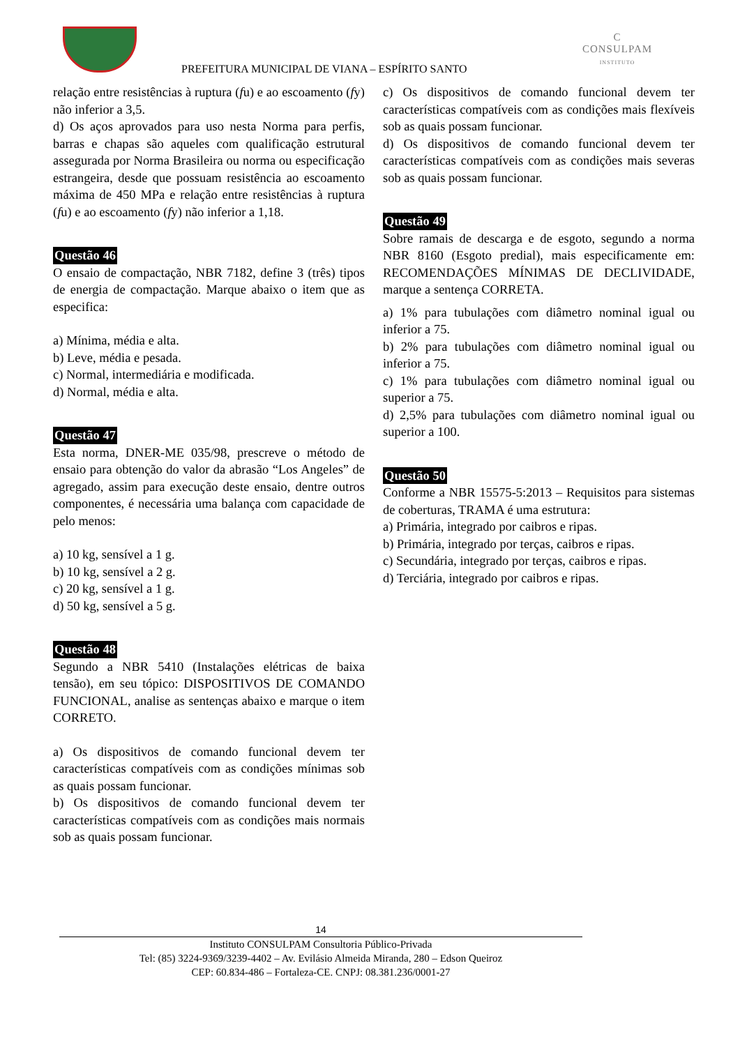C
CONSULPAM
INSTITUTO
PREFEITURA MUNICIPAL DE VIANA – ESPÍRITO SANTO
relação entre resistências à ruptura (fu) e ao escoamento (fy) não inferior a 3,5.
d) Os aços aprovados para uso nesta Norma para perfis, barras e chapas são aqueles com qualificação estrutural assegurada por Norma Brasileira ou norma ou especificação estrangeira, desde que possuam resistência ao escoamento máxima de 450 MPa e relação entre resistências à ruptura (fu) e ao escoamento (fy) não inferior a 1,18.
Questão 46
O ensaio de compactação, NBR 7182, define 3 (três) tipos de energia de compactação. Marque abaixo o item que as especifica:
a) Mínima, média e alta.
b) Leve, média e pesada.
c) Normal, intermediária e modificada.
d) Normal, média e alta.
Questão 47
Esta norma, DNER-ME 035/98, prescreve o método de ensaio para obtenção do valor da abrasão “Los Angeles” de agregado, assim para execução deste ensaio, dentre outros componentes, é necessária uma balança com capacidade de pelo menos:
a) 10 kg, sensível a 1 g.
b) 10 kg, sensível a 2 g.
c) 20 kg, sensível a 1 g.
d) 50 kg, sensível a 5 g.
Questão 48
Segundo a NBR 5410 (Instalações elétricas de baixa tensão), em seu tópico: DISPOSITIVOS DE COMANDO FUNCIONAL, analise as sentenças abaixo e marque o item CORRETO.
a) Os dispositivos de comando funcional devem ter características compatíveis com as condições mínimas sob as quais possam funcionar.
b) Os dispositivos de comando funcional devem ter características compatíveis com as condições mais normais sob as quais possam funcionar.
c) Os dispositivos de comando funcional devem ter características compatíveis com as condições mais flexíveis sob as quais possam funcionar.
d) Os dispositivos de comando funcional devem ter características compatíveis com as condições mais severas sob as quais possam funcionar.
Questão 49
Sobre ramais de descarga e de esgoto, segundo a norma NBR 8160 (Esgoto predial), mais especificamente em: RECOMENDAÇÕES MÍNIMAS DE DECLIVIDADE, marque a sentença CORRETA.
a) 1% para tubulações com diâmetro nominal igual ou inferior a 75.
b) 2% para tubulações com diâmetro nominal igual ou inferior a 75.
c) 1% para tubulações com diâmetro nominal igual ou superior a 75.
d) 2,5% para tubulações com diâmetro nominal igual ou superior a 100.
Questão 50
Conforme a NBR 15575-5:2013 – Requisitos para sistemas de coberturas, TRAMA é uma estrutura:
a) Primária, integrado por caibros e ripas.
b) Primária, integrado por terças, caibros e ripas.
c) Secundária, integrado por terças, caibros e ripas.
d) Terciária, integrado por caibros e ripas.
14
Instituto CONSULPAM Consultoria Público-Privada
Tel: (85) 3224-9369/3239-4402 – Av. Evilásio Almeida Miranda, 280 – Edson Queiroz
CEP: 60.834-486 – Fortaleza-CE. CNPJ: 08.381.236/0001-27